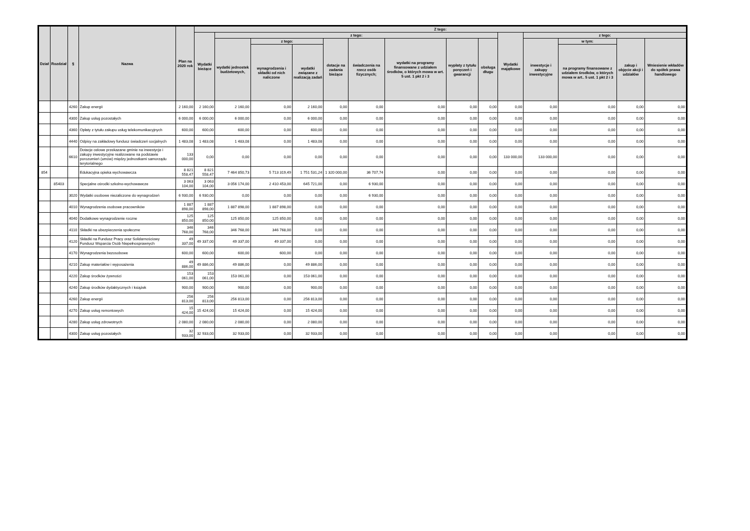| Dział | Rozdział | § | Nazwa | Plan na 2020 rok | Z tego: | | | | | | | | | | | | | |
| --- | --- | --- | --- | --- | --- | --- | --- | --- | --- | --- | --- | --- | --- | --- | --- | --- | --- | --- |
| | | | | | Wydatki bieżące | z tego: | | | | | | | | Wydatki majątkowe | z tego: | | | |
| | | | | | | wydatki jednostek budżetowych, | z tego: | | dotacje na zadania bieżące | świadczenia na rzecz osób fizycznych; | wydatki na programy finansowane z udziałem środków, o których mowa w art. 5 ust. 1 pkt 2 i 3 | wypłaty z tytułu poręczeń i gwarancji | obsługa długu | | inwestycje i zakupy inwestycyjne | w tym: | zakup i objęcie akcji i udziałów | Wniesienie wkładów do spółek prawa handlowego |
| | | | | | | | wynagrodzenia i składki od nich naliczone | wydatki związane z realizacją zadań | | | | | | | | na programy finansowane z udziałem środków, o których mowa w art.. 5 ust. 1 pkt 2 i 3 | | |
| | | 4260 | Zakup energii | 2 160,00 | 2 160,00 | 2 160,00 | 0,00 | 2 160,00 | 0,00 | 0,00 | 0,00 | 0,00 | 0,00 | 0,00 | 0,00 | 0,00 | 0,00 | 0,00 |
| | | 4300 | Zakup usług pozostałych | 6 000,00 | 6 000,00 | 6 000,00 | 0,00 | 6 000,00 | 0,00 | 0,00 | 0,00 | 0,00 | 0,00 | 0,00 | 0,00 | 0,00 | 0,00 | 0,00 |
| | | 4360 | Opłaty z tytułu zakupu usług telekomunikacyjnych | 600,00 | 600,00 | 600,00 | 0,00 | 600,00 | 0,00 | 0,00 | 0,00 | 0,00 | 0,00 | 0,00 | 0,00 | 0,00 | 0,00 | 0,00 |
| | | 4440 | Odpisy na zakładowy fundusz świadczeń socjalnych | 1 483,08 | 1 483,08 | 1 483,08 | 0,00 | 1 483,08 | 0,00 | 0,00 | 0,00 | 0,00 | 0,00 | 0,00 | 0,00 | 0,00 | 0,00 | 0,00 |
| | | 6610 | Dotacje celowe przekazane gminie na inwestycje i zakupy inwestycyjne realizowane na podstawie porozumień (umów) między jednostkami samorządu terytorialnego | 133 000,00 | 0,00 | 0,00 | 0,00 | 0,00 | 0,00 | 0,00 | 0,00 | 0,00 | 0,00 | 133 000,00 | 133 000,00 | 0,00 | 0,00 | 0,00 |
| 854 | | | Edukacyjna opieka wychowawcza | 8 821 558,47 | 8 821 558,47 | 7 464 850,73 | 5 713 319,49 | 1 751 531,24 | 1 320 000,00 | 36 707,74 | 0,00 | 0,00 | 0,00 | 0,00 | 0,00 | 0,00 | 0,00 | 0,00 |
| | 85403 | | Specjalne ośrodki szkolno-wychowawcze | 3 063 104,00 | 3 063 104,00 | 3 056 174,00 | 2 410 453,00 | 645 721,00 | 0,00 | 6 930,00 | 0,00 | 0,00 | 0,00 | 0,00 | 0,00 | 0,00 | 0,00 | 0,00 |
| | | 3020 | Wydatki osobowe niezaliczone do wynagrodzeń | 6 930,00 | 6 930,00 | 0,00 | 0,00 | 0,00 | 0,00 | 6 930,00 | 0,00 | 0,00 | 0,00 | 0,00 | 0,00 | 0,00 | 0,00 | 0,00 |
| | | 4010 | Wynagrodzenia osobowe pracowników | 1 887 898,00 | 1 887 898,00 | 1 887 898,00 | 1 887 898,00 | 0,00 | 0,00 | 0,00 | 0,00 | 0,00 | 0,00 | 0,00 | 0,00 | 0,00 | 0,00 | 0,00 |
| | | 4040 | Dodatkowe wynagrodzenie roczne | 125 850,00 | 125 850,00 | 125 850,00 | 125 850,00 | 0,00 | 0,00 | 0,00 | 0,00 | 0,00 | 0,00 | 0,00 | 0,00 | 0,00 | 0,00 | 0,00 |
| | | 4110 | Składki na ubezpieczenia społeczne | 346 768,00 | 346 768,00 | 346 768,00 | 346 768,00 | 0,00 | 0,00 | 0,00 | 0,00 | 0,00 | 0,00 | 0,00 | 0,00 | 0,00 | 0,00 | 0,00 |
| | | 4120 | Składki na Fundusz Pracy oraz Solidarnościowy Fundusz Wsparcia Osób Niepełnosprawnych | 49 337,00 | 49 337,00 | 49 337,00 | 49 337,00 | 0,00 | 0,00 | 0,00 | 0,00 | 0,00 | 0,00 | 0,00 | 0,00 | 0,00 | 0,00 | 0,00 |
| | | 4170 | Wynagrodzenia bezosobowe | 600,00 | 600,00 | 600,00 | 600,00 | 0,00 | 0,00 | 0,00 | 0,00 | 0,00 | 0,00 | 0,00 | 0,00 | 0,00 | 0,00 | 0,00 |
| | | 4210 | Zakup materiałów i wyposażenia | 49 886,00 | 49 886,00 | 49 886,00 | 0,00 | 49 886,00 | 0,00 | 0,00 | 0,00 | 0,00 | 0,00 | 0,00 | 0,00 | 0,00 | 0,00 | 0,00 |
| | | 4220 | Zakup środków żywności | 153 061,00 | 153 061,00 | 153 061,00 | 0,00 | 153 061,00 | 0,00 | 0,00 | 0,00 | 0,00 | 0,00 | 0,00 | 0,00 | 0,00 | 0,00 | 0,00 |
| | | 4240 | Zakup środków dydaktycznych i książek | 900,00 | 900,00 | 900,00 | 0,00 | 900,00 | 0,00 | 0,00 | 0,00 | 0,00 | 0,00 | 0,00 | 0,00 | 0,00 | 0,00 | 0,00 |
| | | 4260 | Zakup energii | 256 813,00 | 256 813,00 | 256 813,00 | 0,00 | 256 813,00 | 0,00 | 0,00 | 0,00 | 0,00 | 0,00 | 0,00 | 0,00 | 0,00 | 0,00 | 0,00 |
| | | 4270 | Zakup usług remontowych | 15 424,00 | 15 424,00 | 15 424,00 | 0,00 | 15 424,00 | 0,00 | 0,00 | 0,00 | 0,00 | 0,00 | 0,00 | 0,00 | 0,00 | 0,00 | 0,00 |
| | | 4280 | Zakup usług zdrowotnych | 2 080,00 | 2 080,00 | 2 080,00 | 0,00 | 2 080,00 | 0,00 | 0,00 | 0,00 | 0,00 | 0,00 | 0,00 | 0,00 | 0,00 | 0,00 | 0,00 |
| | | 4300 | Zakup usług pozostałych | 32 933,00 | 32 933,00 | 32 933,00 | 0,00 | 32 933,00 | 0,00 | 0,00 | 0,00 | 0,00 | 0,00 | 0,00 | 0,00 | 0,00 | 0,00 | 0,00 |